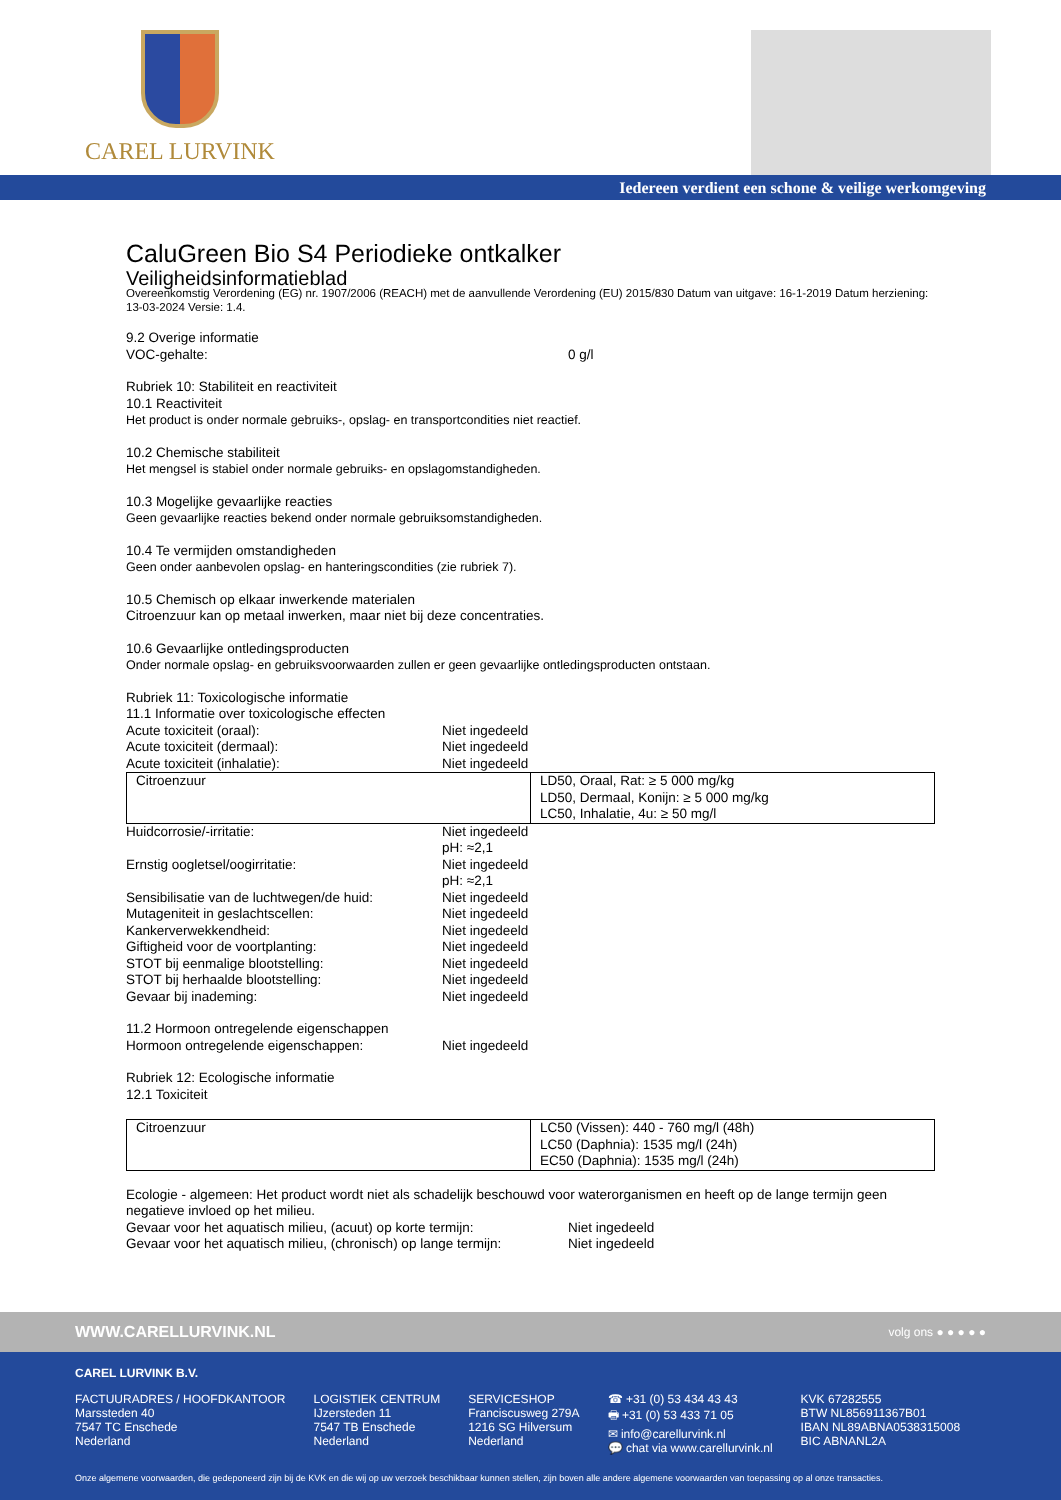CAREL LURVINK
Iedereen verdient een schone & veilige werkomgeving
CaluGreen Bio S4 Periodieke ontkalker
Veiligheidsinformatieblad
Overeenkomstig Verordening (EG) nr. 1907/2006 (REACH) met de aanvullende Verordening (EU) 2015/830 Datum van uitgave: 16-1-2019 Datum herziening: 13-03-2024 Versie: 1.4.
9.2 Overige informatie
VOC-gehalte: 0 g/l
Rubriek 10: Stabiliteit en reactiviteit
10.1 Reactiviteit
Het product is onder normale gebruiks-, opslag- en transportcondities niet reactief.
10.2 Chemische stabiliteit
Het mengsel is stabiel onder normale gebruiks- en opslagomstandigheden.
10.3 Mogelijke gevaarlijke reacties
Geen gevaarlijke reacties bekend onder normale gebruiksomstandigheden.
10.4 Te vermijden omstandigheden
Geen onder aanbevolen opslag- en hanteringscondities (zie rubriek 7).
10.5 Chemisch op elkaar inwerkende materialen
Citroenzuur kan op metaal inwerken, maar niet bij deze concentraties.
10.6 Gevaarlijke ontledingsproducten
Onder normale opslag- en gebruiksvoorwaarden zullen er geen gevaarlijke ontledingsproducten ontstaan.
Rubriek 11: Toxicologische informatie
11.1 Informatie over toxicologische effecten
Acute toxiciteit (oraal): Niet ingedeeld
Acute toxiciteit (dermaal): Niet ingedeeld
Acute toxiciteit (inhalatie): Niet ingedeeld
| Citroenzuur | LD50, Oraal, Rat: ≥ 5 000 mg/kg LD50, Dermaal, Konijn: ≥ 5 000 mg/kg LC50, Inhalatie, 4u: ≥ 50 mg/l |
Huidcorrosie/-irritatie: Niet ingedeeld
pH: ≈2,1
Ernstig oogletsel/oogirritatie: Niet ingedeeld
pH: ≈2,1
Sensibilisatie van de luchtwegen/de huid: Niet ingedeeld
Mutageniteit in geslachtscellen: Niet ingedeeld
Kankerverwekkendheid: Niet ingedeeld
Giftigheid voor de voortplanting: Niet ingedeeld
STOT bij eenmalige blootstelling: Niet ingedeeld
STOT bij herhaalde blootstelling: Niet ingedeeld
Gevaar bij inademing: Niet ingedeeld
11.2 Hormoon ontregelende eigenschappen
Hormoon ontregelende eigenschappen: Niet ingedeeld
Rubriek 12: Ecologische informatie
12.1 Toxiciteit
| Citroenzuur | LC50 (Vissen): 440 - 760 mg/l (48h) LC50 (Daphnia): 1535 mg/l (24h) EC50 (Daphnia): 1535 mg/l (24h) |
Ecologie - algemeen: Het product wordt niet als schadelijk beschouwd voor waterorganismen en heeft op de lange termijn geen negatieve invloed op het milieu.
Gevaar voor het aquatisch milieu, (acuut) op korte termijn: Niet ingedeeld
Gevaar voor het aquatisch milieu, (chronisch) op lange termijn: Niet ingedeeld
WWW.CARELLURVINK.NL volg ons ● ● ● ● ●
CAREL LURVINK B.V.
FACTUURADRES / HOOFDKANTOOR
Marssteden 40
7547 TC Enschede
Nederland
LOGISTIEK CENTRUM
IJzersteden 11
7547 TB Enschede
Nederland
SERVICESHOP
Franciscusweg 279A
1216 SG Hilversum
Nederland
☎ +31 (0) 53 434 43 43
🖶 +31 (0) 53 433 71 05
✉ info@carellurvink.nl
💬 chat via www.carellurvink.nl
KVK 67282555
BTW NL856911367B01
IBAN NL89ABNA0538315008
BIC ABNANL2A
Onze algemene voorwaarden, die gedeponeerd zijn bij de KVK en die wij op uw verzoek beschikbaar kunnen stellen, zijn boven alle andere algemene voorwaarden van toepassing op al onze transacties.